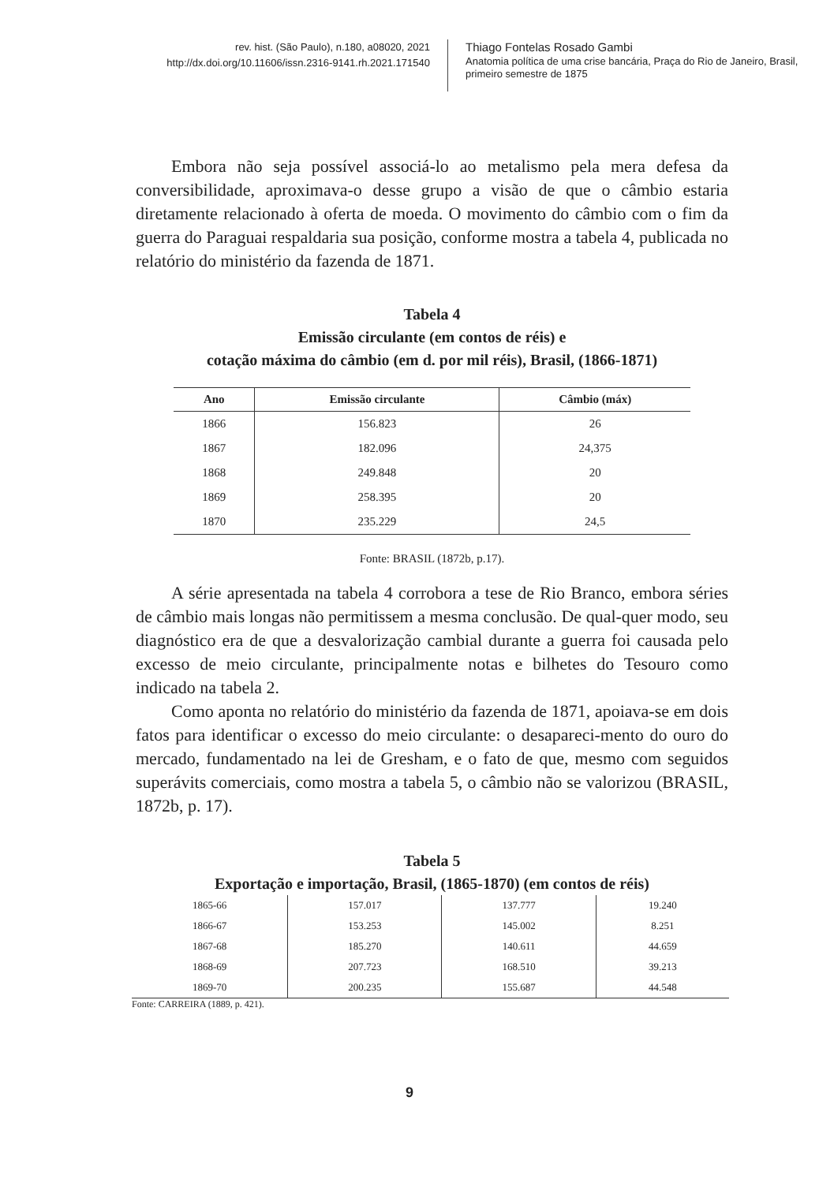rev. hist. (São Paulo), n.180, a08020, 2021
http://dx.doi.org/10.11606/issn.2316-9141.rh.2021.171540
Thiago Fontelas Rosado Gambi
Anatomia política de uma crise bancária, Praça do Rio de Janeiro, Brasil,
primeiro semestre de 1875
Embora não seja possível associá-lo ao metalismo pela mera defesa da conversibilidade, aproximava-o desse grupo a visão de que o câmbio estaria diretamente relacionado à oferta de moeda. O movimento do câmbio com o fim da guerra do Paraguai respaldaria sua posição, conforme mostra a tabela 4, publicada no relatório do ministério da fazenda de 1871.
Tabela 4
Emissão circulante (em contos de réis) e
cotação máxima do câmbio (em d. por mil réis), Brasil, (1866-1871)
| Ano | Emissão circulante | Câmbio (máx) |
| --- | --- | --- |
| 1866 | 156.823 | 26 |
| 1867 | 182.096 | 24,375 |
| 1868 | 249.848 | 20 |
| 1869 | 258.395 | 20 |
| 1870 | 235.229 | 24,5 |
Fonte: BRASIL (1872b, p.17).
A série apresentada na tabela 4 corrobora a tese de Rio Branco, embora séries de câmbio mais longas não permitissem a mesma conclusão. De qual-quer modo, seu diagnóstico era de que a desvalorização cambial durante a guerra foi causada pelo excesso de meio circulante, principalmente notas e bilhetes do Tesouro como indicado na tabela 2.
Como aponta no relatório do ministério da fazenda de 1871, apoiava-se em dois fatos para identificar o excesso do meio circulante: o desapareci-mento do ouro do mercado, fundamentado na lei de Gresham, e o fato de que, mesmo com seguidos superávits comerciais, como mostra a tabela 5, o câmbio não se valorizou (BRASIL, 1872b, p. 17).
Tabela 5
Exportação e importação, Brasil, (1865-1870) (em contos de réis)
| 1865-66 | 157.017 | 137.777 | 19.240 |
| 1866-67 | 153.253 | 145.002 | 8.251 |
| 1867-68 | 185.270 | 140.611 | 44.659 |
| 1868-69 | 207.723 | 168.510 | 39.213 |
| 1869-70 | 200.235 | 155.687 | 44.548 |
Fonte: CARREIRA (1889, p. 421).
9